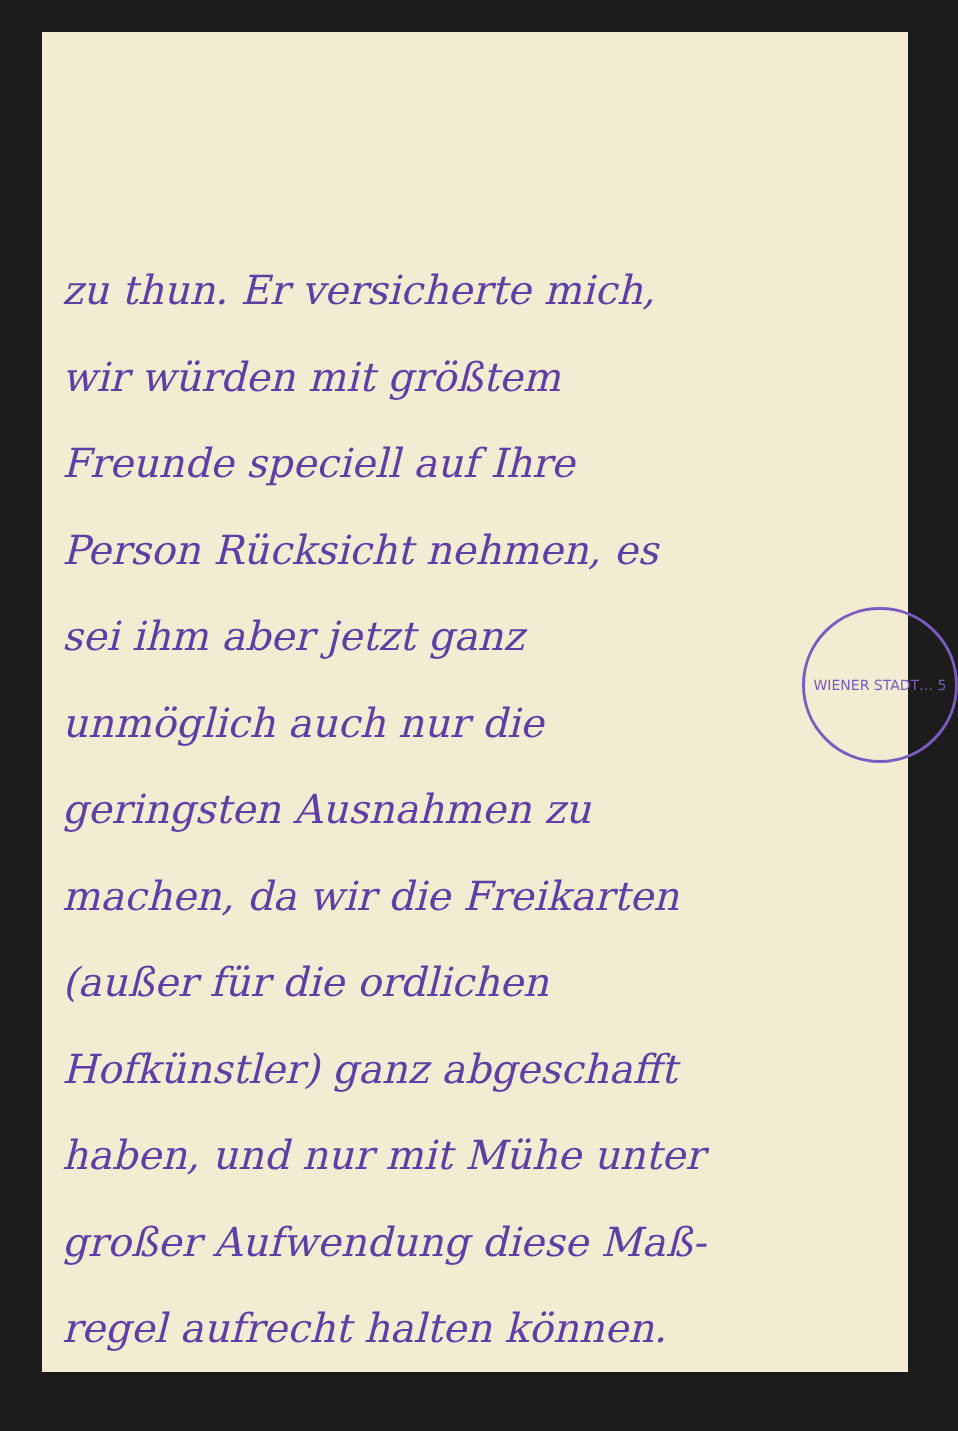WIENER STADT… 5
zu thun. Er versicherte mich,
wir würden mit größtem
Freunde speciell auf Ihre
Person Rücksicht nehmen, es
sei ihm aber jetzt ganz
unmöglich auch nur die
geringsten Ausnahmen zu
machen, da wir die Freikarten
(außer für die ordlichen
Hofkünstler) ganz abgeschafft
haben, und nur mit Mühe unter
großer Aufwendung diese Maß-
regel aufrecht halten können.